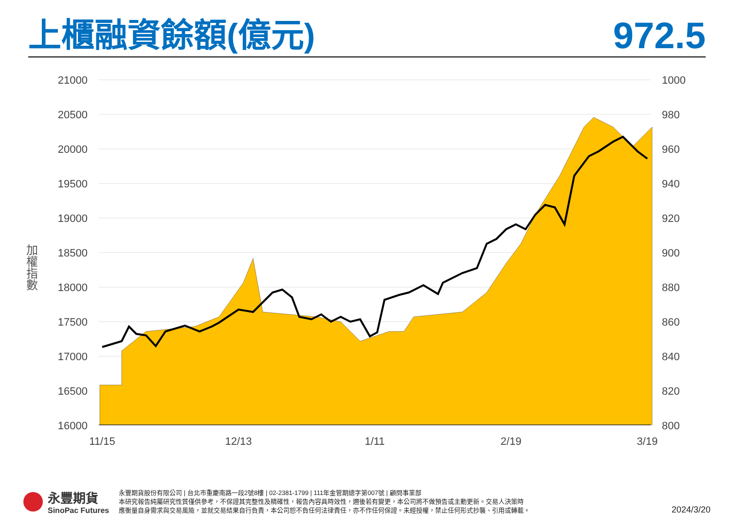上櫃融資餘額(億元)
972.5
21000
20500
20000
19500
19000
18500
18000
17500
17000
16500
16000
1000
980
960
940
920
900
880
860
840
820
800
11/15
12/13
1/11
2/19
3/19
加權指數
永豐期貨
SinoPac Futures
永豐期貨股份有限公司 | 台北市重慶南路一段2號8樓 | 02-2381-1799 | 111年金管期總字第007號 | 顧問事業部
本研究報告純屬研究性質僅供參考，不保證其完整性及精確性，報告內容具時效性，邇後若有變更，本公司將不做預告或主動更新。交易人決策時
應衡量自身需求與交易風險，並就交易結果自行負責，本公司恕不負任何法律責任，亦不作任何保證。未經授權，禁止任何形式抄襲、引用或轉載。
2024/3/20